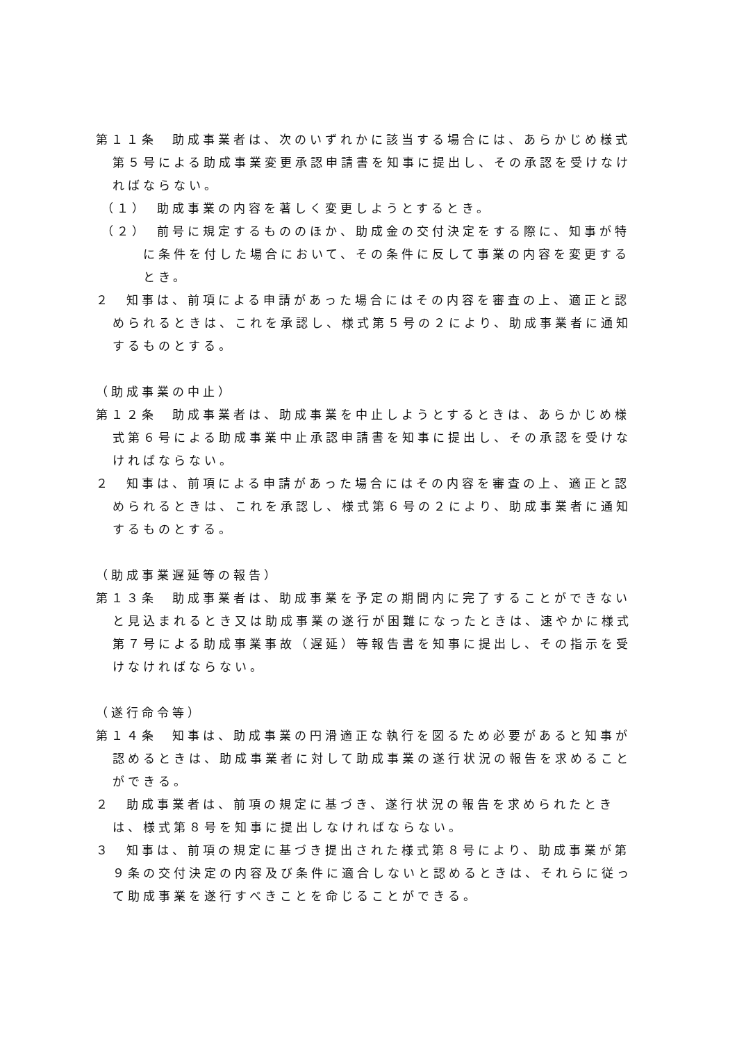第１１条　助成事業者は、次のいずれかに該当する場合には、あらかじめ様式第５号による助成事業変更承認申請書を知事に提出し、その承認を受けなければならない。
（１）　助成事業の内容を著しく変更しようとするとき。
（２）　前号に規定するもののほか、助成金の交付決定をする際に、知事が特に条件を付した場合において、その条件に反して事業の内容を変更するとき。
２　知事は、前項による申請があった場合にはその内容を審査の上、適正と認められるときは、これを承認し、様式第５号の２により、助成事業者に通知するものとする。
（助成事業の中止）
第１２条　助成事業者は、助成事業を中止しようとするときは、あらかじめ様式第６号による助成事業中止承認申請書を知事に提出し、その承認を受けなければならない。
２　知事は、前項による申請があった場合にはその内容を審査の上、適正と認められるときは、これを承認し、様式第６号の２により、助成事業者に通知するものとする。
（助成事業遅延等の報告）
第１３条　助成事業者は、助成事業を予定の期間内に完了することができないと見込まれるとき又は助成事業の遂行が困難になったときは、速やかに様式第７号による助成事業事故（遅延）等報告書を知事に提出し、その指示を受けなければならない。
（遂行命令等）
第１４条　知事は、助成事業の円滑適正な執行を図るため必要があると知事が認めるときは、助成事業者に対して助成事業の遂行状況の報告を求めることができる。
２　助成事業者は、前項の規定に基づき、遂行状況の報告を求められたときは、様式第８号を知事に提出しなければならない。
３　知事は、前項の規定に基づき提出された様式第８号により、助成事業が第９条の交付決定の内容及び条件に適合しないと認めるときは、それらに従って助成事業を遂行すべきことを命じることができる。